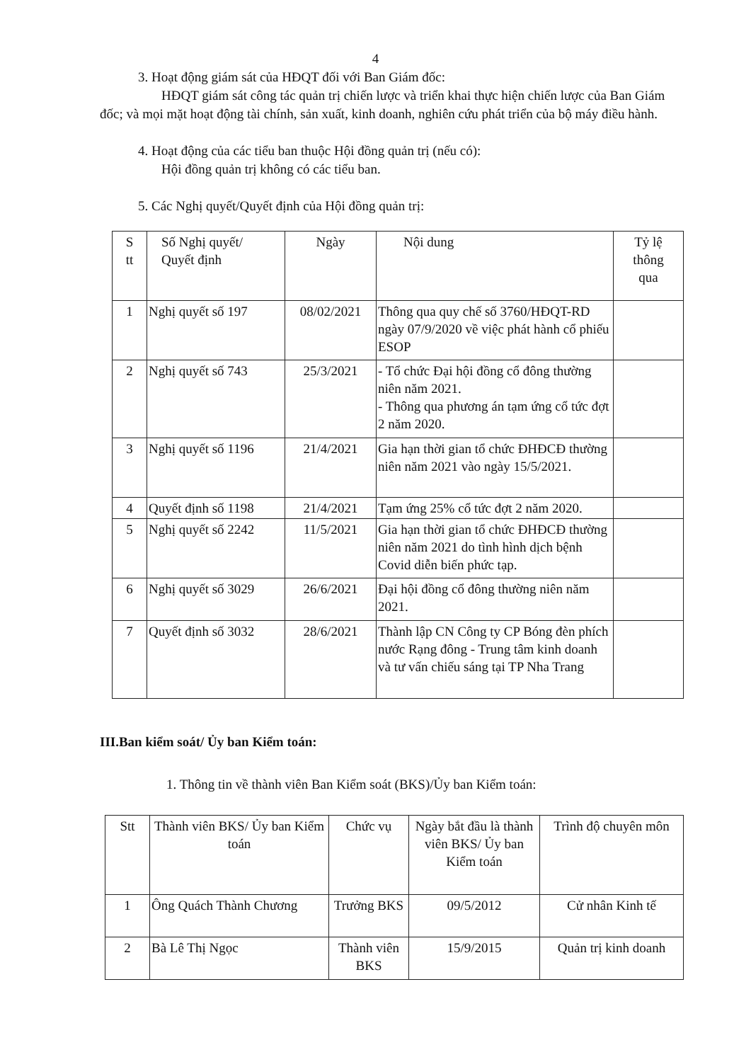4
3. Hoạt động giám sát của HĐQT đối với Ban Giám đốc:
HĐQT giám sát công tác quản trị chiến lược và triển khai thực hiện chiến lược của Ban Giám đốc; và mọi mặt hoạt động tài chính, sản xuất, kinh doanh, nghiên cứu phát triển của bộ máy điều hành.
4. Hoạt động của các tiểu ban thuộc Hội đồng quản trị (nếu có):
Hội đồng quản trị không có các tiểu ban.
5. Các Nghị quyết/Quyết định của Hội đồng quản trị:
| S tt | Số Nghị quyết/ Quyết định | Ngày | Nội dung | Tỷ lệ thông qua |
| --- | --- | --- | --- | --- |
| 1 | Nghị quyết số 197 | 08/02/2021 | Thông qua quy chế số 3760/HĐQT-RD ngày 07/9/2020 về việc phát hành cổ phiếu ESOP | |
| 2 | Nghị quyết số 743 | 25/3/2021 | - Tổ chức Đại hội đồng cổ đông thường niên năm 2021. - Thông qua phương án tạm ứng cổ tức đợt 2 năm 2020. | |
| 3 | Nghị quyết số 1196 | 21/4/2021 | Gia hạn thời gian tổ chức ĐHĐCĐ thường niên năm 2021 vào ngày 15/5/2021. | |
| 4 | Quyết định số 1198 | 21/4/2021 | Tạm ứng 25% cổ tức đợt 2 năm 2020. | |
| 5 | Nghị quyết số 2242 | 11/5/2021 | Gia hạn thời gian tổ chức ĐHĐCĐ thường niên năm 2021 do tình hình dịch bệnh Covid diễn biến phức tạp. | |
| 6 | Nghị quyết số 3029 | 26/6/2021 | Đại hội đồng cổ đông thường niên năm 2021. | |
| 7 | Quyết định số 3032 | 28/6/2021 | Thành lập CN Công ty CP Bóng đèn phích nước Rạng đông - Trung tâm kinh doanh và tư vấn chiếu sáng tại TP Nha Trang | |
III.Ban kiểm soát/ Ủy ban Kiểm toán:
1. Thông tin về thành viên Ban Kiểm soát (BKS)/Ủy ban Kiểm toán:
| Stt | Thành viên BKS/ Ủy ban Kiểm toán | Chức vụ | Ngày bắt đầu là thành viên BKS/ Ủy ban Kiểm toán | Trình độ chuyên môn |
| --- | --- | --- | --- | --- |
| 1 | Ông Quách Thành Chương | Trưởng BKS | 09/5/2012 | Cử nhân Kinh tế |
| 2 | Bà Lê Thị Ngọc | Thành viên BKS | 15/9/2015 | Quản trị kinh doanh |